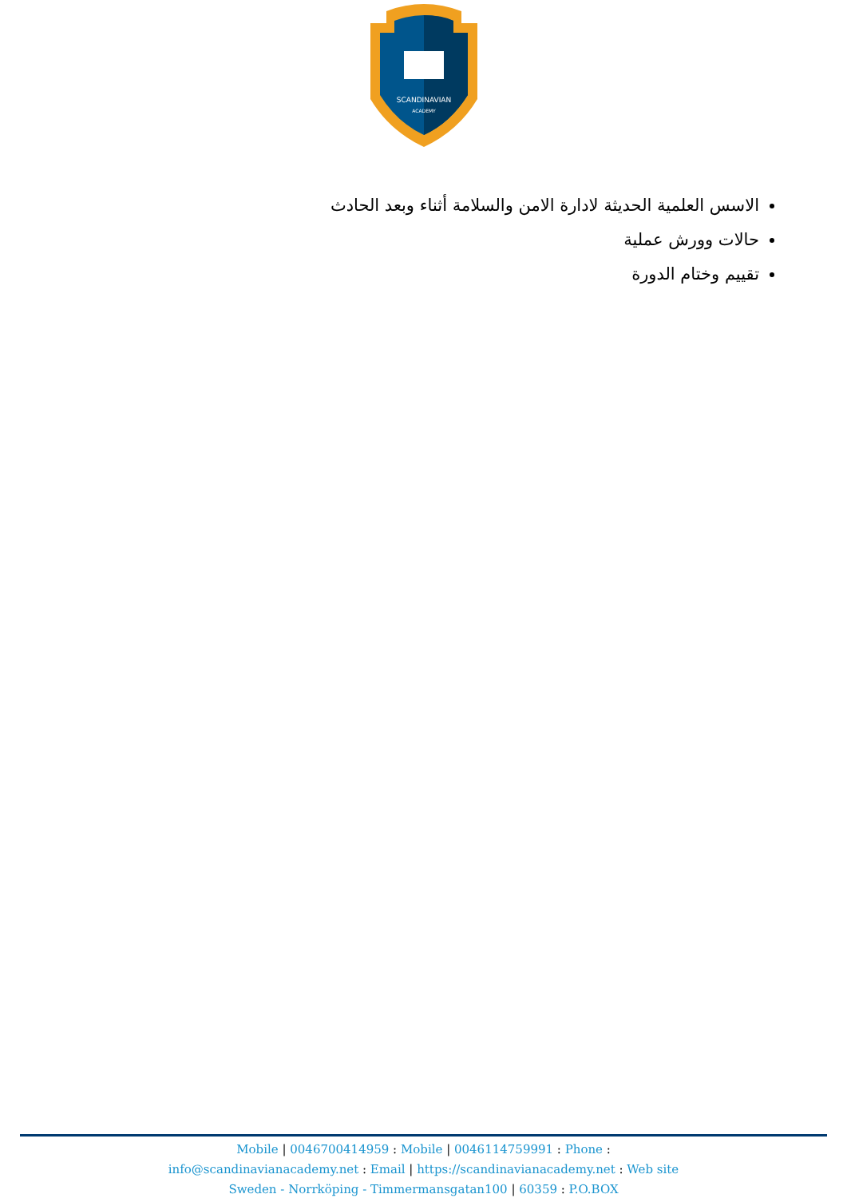SCANDINAVIAN
ACADEMY
الاسس العلمية الحديثة لادارة الامن والسلامة أثناء وبعد الحادث
حالات وورش عملية
تقييم وختام الدورة
Mobile | 0046700414959 : Mobile | 0046114759991 : Phone :
info@scandinavianacademy.net : Email | https://scandinavianacademy.net : Web site
Sweden - Norrköping - Timmermansgatan100 | 60359 : P.O.BOX